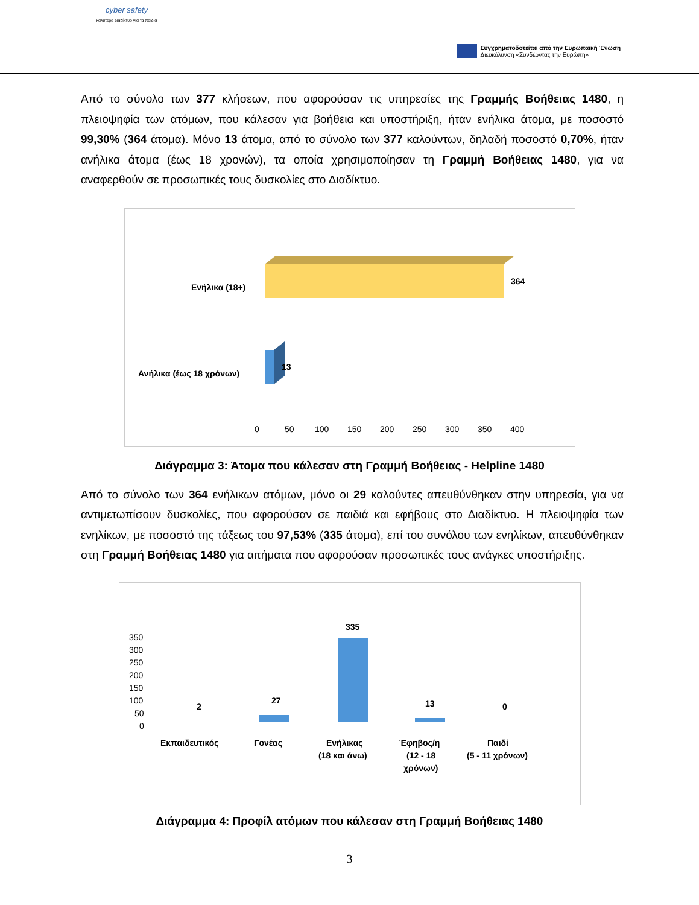cyber safety
καλύτερο διαδίκτυο για τα παιδιά
Συγχρηματοδοτείται από την Ευρωπαϊκή Ένωση
Διευκόλυνση «Συνδέοντας την Ευρώπη»
Από το σύνολο των 377 κλήσεων, που αφορούσαν τις υπηρεσίες της Γραμμής Βοήθειας 1480, η πλειοψηφία των ατόμων, που κάλεσαν για βοήθεια και υποστήριξη, ήταν ενήλικα άτομα, με ποσοστό 99,30% (364 άτομα). Μόνο 13 άτομα, από το σύνολο των 377 καλούντων, δηλαδή ποσοστό 0,70%, ήταν ανήλικα άτομα (έως 18 χρονών), τα οποία χρησιμοποίησαν τη Γραμμή Βοήθειας 1480, για να αναφερθούν σε προσωπικές τους δυσκολίες στο Διαδίκτυο.
Ενήλικα (18+)
Ανήλικα (έως 18 χρόνων)
364
13
0
50
100
150
200
250
300
350
400
Διάγραμμα 3: Άτομα που κάλεσαν στη Γραμμή Βοήθειας - Helpline 1480
Από το σύνολο των 364 ενήλικων ατόμων, μόνο οι 29 καλούντες απευθύνθηκαν στην υπηρεσία, για να αντιμετωπίσουν δυσκολίες, που αφορούσαν σε παιδιά και εφήβους στο Διαδίκτυο. Η πλειοψηφία των ενηλίκων, με ποσοστό της τάξεως του 97,53% (335 άτομα), επί του συνόλου των ενηλίκων, απευθύνθηκαν στη Γραμμή Βοήθειας 1480 για αιτήματα που αφορούσαν προσωπικές τους ανάγκες υποστήριξης.
350
300
250
200
150
100
50
0
2
27
335
13
0
Εκπαιδευτικός
Γονέας
Ενήλικας
(18 και άνω)
Έφηβος/η
(12 - 18
χρόνων)
Παιδί
(5 - 11 χρόνων)
Διάγραμμα 4: Προφίλ ατόμων που κάλεσαν στη Γραμμή Βοήθειας 1480
3